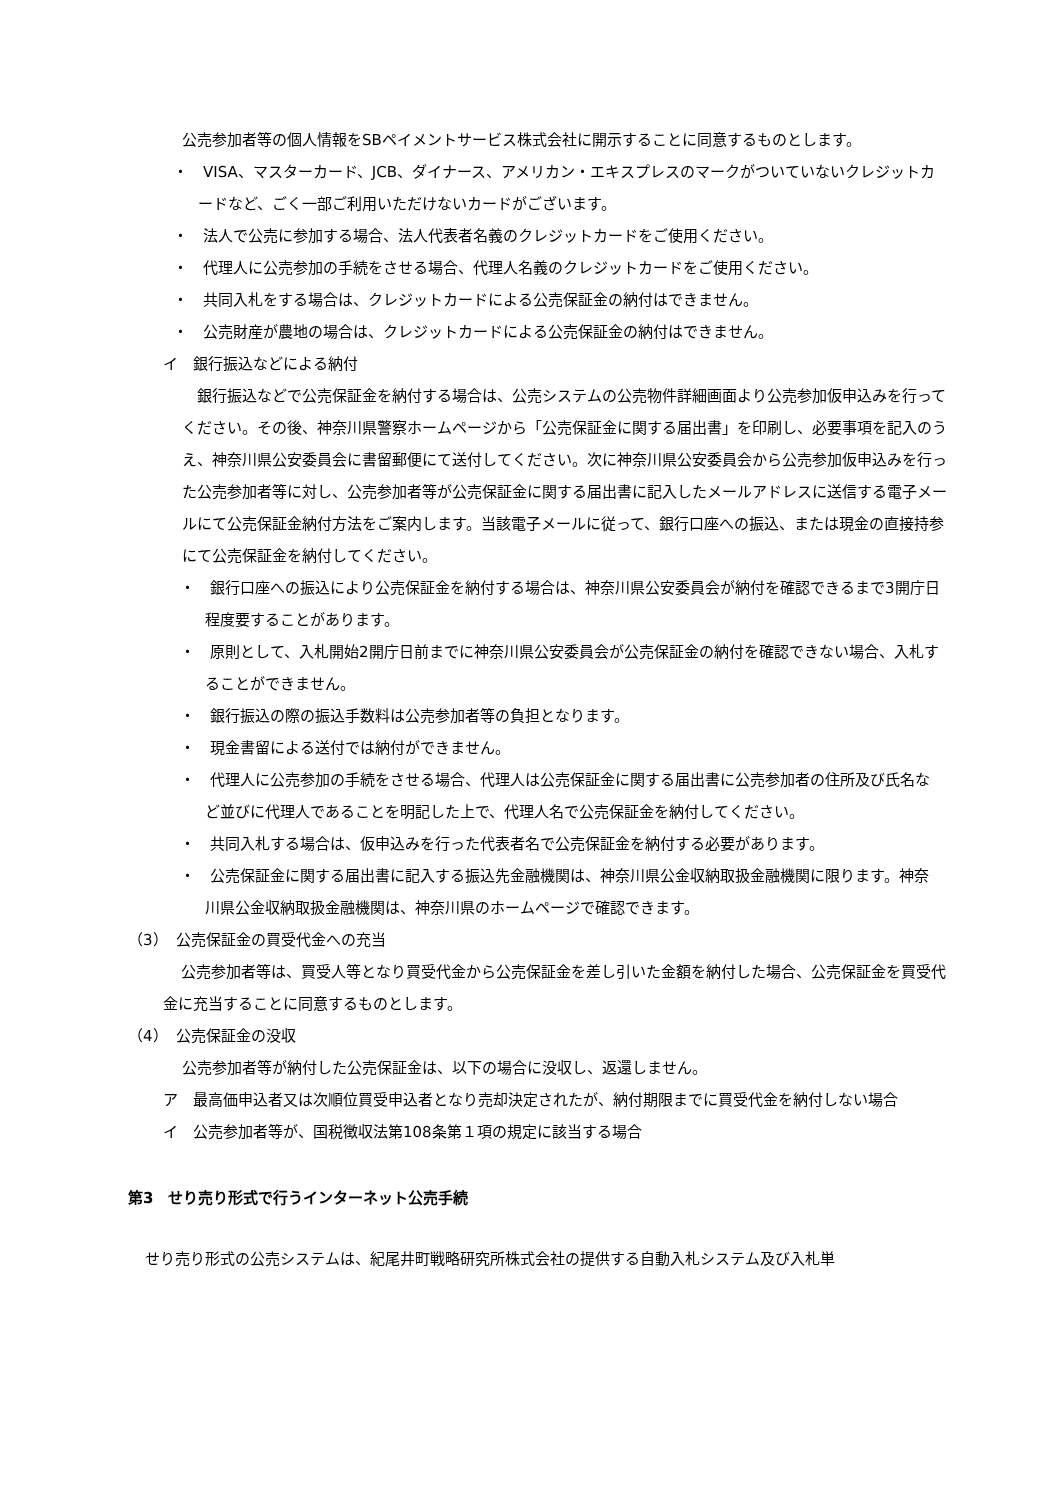公売参加者等の個人情報をSBペイメントサービス株式会社に開示することに同意するものとします。
・　VISA、マスターカード、JCB、ダイナース、アメリカン・エキスプレスのマークがついていないクレジットカードなど、ごく一部ご利用いただけないカードがございます。
・　法人で公売に参加する場合、法人代表者名義のクレジットカードをご使用ください。
・　代理人に公売参加の手続をさせる場合、代理人名義のクレジットカードをご使用ください。
・　共同入札をする場合は、クレジットカードによる公売保証金の納付はできません。
・　公売財産が農地の場合は、クレジットカードによる公売保証金の納付はできません。
イ　銀行振込などによる納付
銀行振込などで公売保証金を納付する場合は、公売システムの公売物件詳細画面より公売参加仮申込みを行ってください。その後、神奈川県警察ホームページから「公売保証金に関する届出書」を印刷し、必要事項を記入のうえ、神奈川県公安委員会に書留郵便にて送付してください。次に神奈川県公安委員会から公売参加仮申込みを行った公売参加者等に対し、公売参加者等が公売保証金に関する届出書に記入したメールアドレスに送信する電子メールにて公売保証金納付方法をご案内します。当該電子メールに従って、銀行口座への振込、または現金の直接持参にて公売保証金を納付してください。
・　銀行口座への振込により公売保証金を納付する場合は、神奈川県公安委員会が納付を確認できるまで3開庁日程度要することがあります。
・　原則として、入札開始2開庁日前までに神奈川県公安委員会が公売保証金の納付を確認できない場合、入札することができません。
・　銀行振込の際の振込手数料は公売参加者等の負担となります。
・　現金書留による送付では納付ができません。
・　代理人に公売参加の手続をさせる場合、代理人は公売保証金に関する届出書に公売参加者の住所及び氏名など並びに代理人であることを明記した上で、代理人名で公売保証金を納付してください。
・　共同入札する場合は、仮申込みを行った代表者名で公売保証金を納付する必要があります。
・　公売保証金に関する届出書に記入する振込先金融機関は、神奈川県公金収納取扱金融機関に限ります。神奈川県公金収納取扱金融機関は、神奈川県のホームページで確認できます。
（3）　公売保証金の買受代金への充当
公売参加者等は、買受人等となり買受代金から公売保証金を差し引いた金額を納付した場合、公売保証金を買受代金に充当することに同意するものとします。
（4）　公売保証金の没収
公売参加者等が納付した公売保証金は、以下の場合に没収し、返還しません。
ア　最高価申込者又は次順位買受申込者となり売却決定されたが、納付期限までに買受代金を納付しない場合
イ　公売参加者等が、国税徴収法第108条第１項の規定に該当する場合
第3　せり売り形式で行うインターネット公売手続
せり売り形式の公売システムは、紀尾井町戦略研究所株式会社の提供する自動入札システム及び入札単